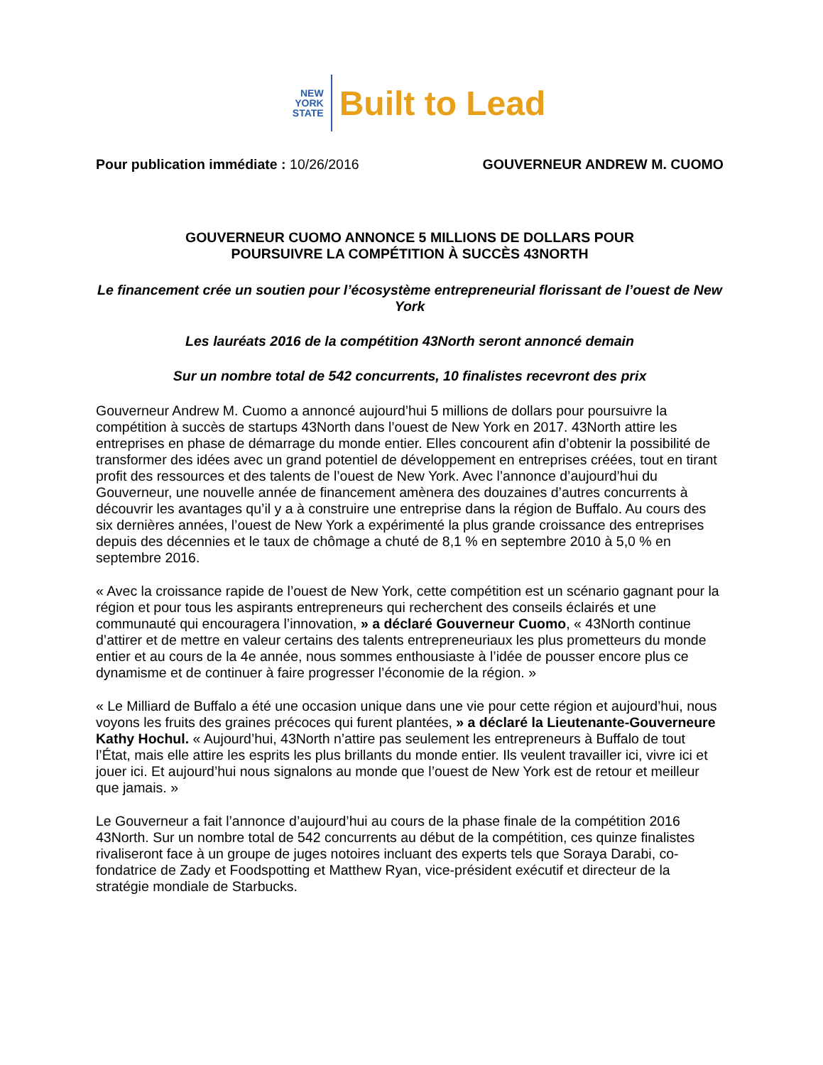NEW
YORK
STATE
Built to Lead
Pour publication immédiate : 10/26/2016
GOUVERNEUR ANDREW M. CUOMO
GOUVERNEUR CUOMO ANNONCE 5 MILLIONS DE DOLLARS POUR
POURSUIVRE LA COMPÉTITION À SUCCÈS 43NORTH
Le financement crée un soutien pour l’écosystème entrepreneurial florissant de l’ouest de New York
Les lauréats 2016 de la compétition 43North seront annoncé demain
Sur un nombre total de 542 concurrents, 10 finalistes recevront des prix
Gouverneur Andrew M. Cuomo a annoncé aujourd’hui 5 millions de dollars pour poursuivre la compétition à succès de startups 43North dans l’ouest de New York en 2017. 43North attire les entreprises en phase de démarrage du monde entier. Elles concourent afin d’obtenir la possibilité de transformer des idées avec un grand potentiel de développement en entreprises créées, tout en tirant profit des ressources et des talents de l’ouest de New York. Avec l’annonce d’aujourd’hui du Gouverneur, une nouvelle année de financement amènera des douzaines d’autres concurrents à découvrir les avantages qu’il y a à construire une entreprise dans la région de Buffalo. Au cours des six dernières années, l’ouest de New York a expérimenté la plus grande croissance des entreprises depuis des décennies et le taux de chômage a chuté de 8,1 % en septembre 2010 à 5,0 % en septembre 2016.
« Avec la croissance rapide de l’ouest de New York, cette compétition est un scénario gagnant pour la région et pour tous les aspirants entrepreneurs qui recherchent des conseils éclairés et une communauté qui encouragera l’innovation, » a déclaré Gouverneur Cuomo, « 43North continue d’attirer et de mettre en valeur certains des talents entrepreneuriaux les plus prometteurs du monde entier et au cours de la 4e année, nous sommes enthousiaste à l’idée de pousser encore plus ce dynamisme et de continuer à faire progresser l’économie de la région. »
« Le Milliard de Buffalo a été une occasion unique dans une vie pour cette région et aujourd’hui, nous voyons les fruits des graines précoces qui furent plantées, » a déclaré la Lieutenante-Gouverneure Kathy Hochul. « Aujourd’hui, 43North n’attire pas seulement les entrepreneurs à Buffalo de tout l’État, mais elle attire les esprits les plus brillants du monde entier. Ils veulent travailler ici, vivre ici et jouer ici. Et aujourd’hui nous signalons au monde que l’ouest de New York est de retour et meilleur que jamais. »
Le Gouverneur a fait l’annonce d’aujourd’hui au cours de la phase finale de la compétition 2016 43North. Sur un nombre total de 542 concurrents au début de la compétition, ces quinze finalistes rivaliseront face à un groupe de juges notoires incluant des experts tels que Soraya Darabi, co-fondatrice de Zady et Foodspotting et Matthew Ryan, vice-président exécutif et directeur de la stratégie mondiale de Starbucks.